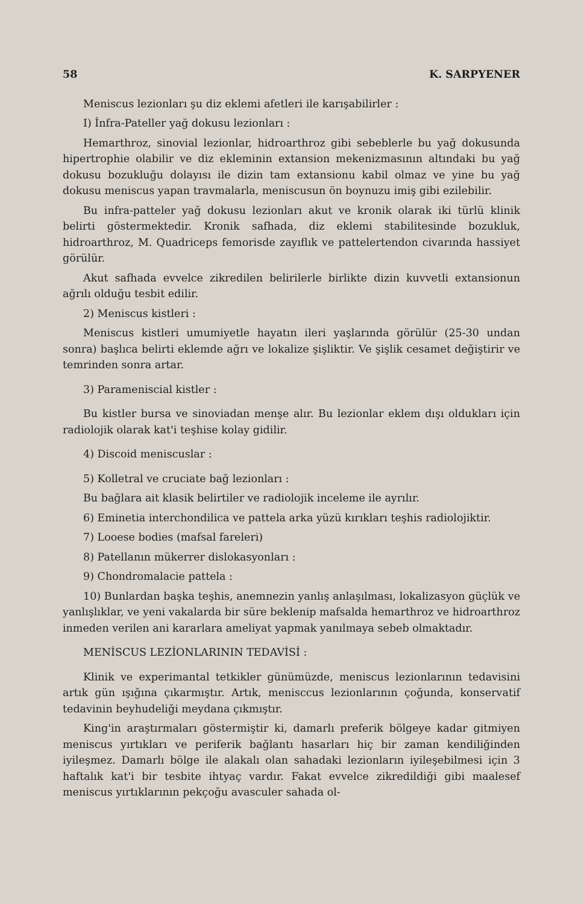58 K. SARPYENER
Meniscus lezionları şu diz eklemi afetleri ile karışabilirler :
I) İnfra-Pateller yağ dokusu lezionları :
Hemarthroz, sinovial lezionlar, hidroarthroz gibi sebeblerle bu yağ dokusunda hipertrophie olabilir ve diz ekleminin extansion mekenizmasının altındaki bu yağ dokusu bozukluğu dolayısı ile dizin tam extansionu kabil olmaz ve yine bu yağ dokusu meniscus yapan travmalarla, meniscusun ön boynuzu imiş gibi ezilebilir.
Bu infra-patteler yağ dokusu lezionları akut ve kronik olarak iki türlü klinik belirti göstermektedir. Kronik safhada, diz eklemi stabilitesinde bozukluk, hidroarthroz, M. Quadriceps femorisde zayıflık ve pattelertendon civarında hassiyet görülür.
Akut safhada evvelce zikredilen belirilerle birlikte dizin kuvvetli extansionun ağrılı olduğu tesbit edilir.
2) Meniscus kistleri :
Meniscus kistleri umumiyetle hayatın ileri yaşlarında görülür (25-30 undan sonra) başlıca belirti eklemde ağrı ve lokalize şişliktir. Ve şişlik cesamet değiştirir ve temrinden sonra artar.
3) Parameniscial kistler :
Bu kistler bursa ve sinoviadan menşe alır. Bu lezionlar eklem dışı oldukları için radiolojik olarak kat'i teşhise kolay gidilir.
4) Discoid meniscuslar :
5) Kolletral ve cruciate bağ lezionları :
Bu bağlara ait klasik belirtiler ve radiolojik inceleme ile ayrılır.
6) Eminetia interchondilica ve pattela arka yüzü kırıkları teşhis radiolojiktir.
7) Looese bodies (mafsal fareleri)
8) Patellanın mükerrer dislokasyonları :
9) Chondromalacie pattela :
10) Bunlardan başka teşhis, anemnezin yanlış anlaşılması, lokalizasyon güçlük ve yanlışlıklar, ve yeni vakalarda bir süre beklenip mafsalda hemarthroz ve hidroarthroz inmeden verilen ani kararlara ameliyat yapmak yanılmaya sebeb olmaktadır.
MENİSCUS LEZİONLARININ TEDAVİSİ :
Klinik ve experimantal tetkikler günümüzde, meniscus lezionlarının tedavisini artık gün ışığına çıkarmıştır. Artık, menisccus lezionlarının çoğunda, konservatif tedavinin beyhudeliği meydana çıkmıştır.
King'in araştırmaları göstermiştir ki, damarlı preferik bölgeye kadar gitmiyen meniscus yırtıkları ve periferik bağlantı hasarları hiç bir zaman kendiliğinden iyileşmez. Damarlı bölge ile alakalı olan sahadaki lezionların iyileşebilmesi için 3 haftalık kat'i bir tesbite ihtyaç vardır. Fakat evvelce zikredildiği gibi maalesef meniscus yırtıklarının pekçoğu avasculer sahada ol-